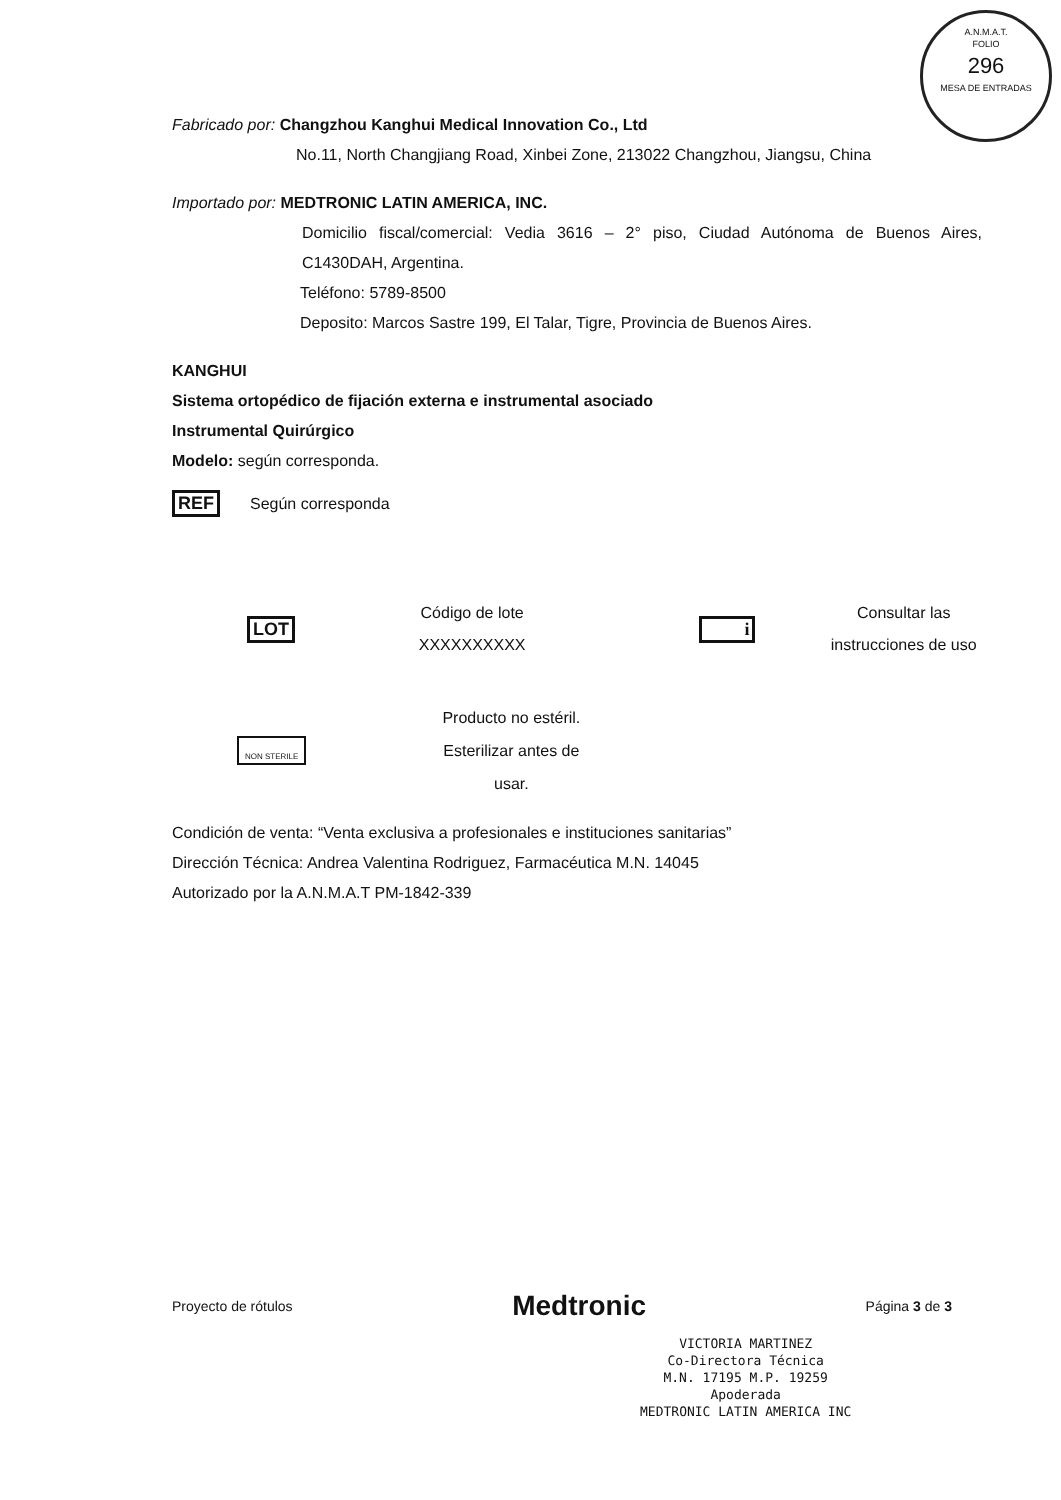A.N.M.A.T.
FOLIO
296
MESA DE ENTRADAS
Fabricado por: Changzhou Kanghui Medical Innovation Co., Ltd
No.11, North Changjiang Road, Xinbei Zone, 213022 Changzhou, Jiangsu, China
Importado por: MEDTRONIC LATIN AMERICA, INC.
Domicilio fiscal/comercial: Vedia 3616 – 2° piso, Ciudad Autónoma de Buenos Aires, C1430DAH, Argentina.
Teléfono: 5789-8500
Deposito: Marcos Sastre 199, El Talar, Tigre, Provincia de Buenos Aires.
KANGHUI
Sistema ortopédico de fijación externa e instrumental asociado
Instrumental Quirúrgico
Modelo: según corresponda.
REF Según corresponda
LOT
Código de lote
XXXXXXXXXX
i
Consultar las
instrucciones de uso
NON STERILE
Producto no estéril.
Esterilizar antes de
usar.
Condición de venta: “Venta exclusiva a profesionales e instituciones sanitarias”
Dirección Técnica: Andrea Valentina Rodriguez, Farmacéutica M.N. 14045
Autorizado por la A.N.M.A.T PM-1842-339
Proyecto de rótulos Medtronic Página 3 de 3
VICTORIA MARTINEZ
Co-Directora Técnica
M.N. 17195 M.P. 19259
Apoderada
MEDTRONIC LATIN AMERICA INC